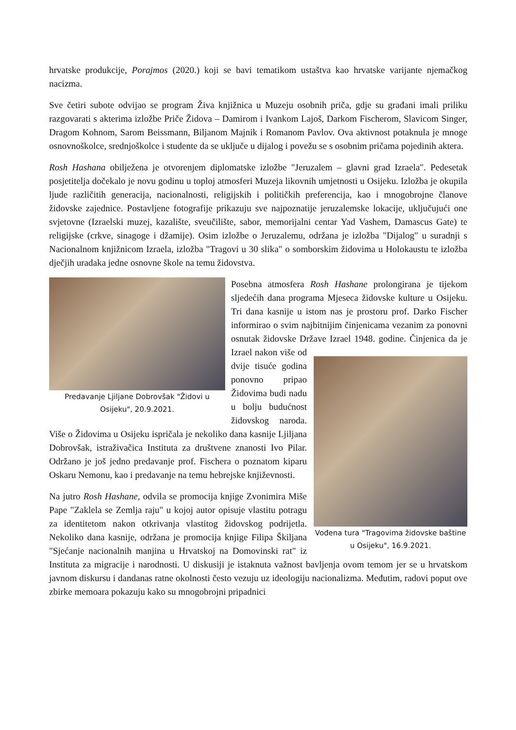hrvatske produkcije, Porajmos (2020.) koji se bavi tematikom ustaštva kao hrvatske varijante njemačkog nacizma.
Sve četiri subote odvijao se program Živa knjižnica u Muzeju osobnih priča, gdje su građani imali priliku razgovarati s akterima izložbe Priče Židova – Damirom i Ivankom Lajoš, Darkom Fischerom, Slavicom Singer, Dragom Kohnom, Sarom Beissmann, Biljanom Majnik i Romanom Pavlov. Ova aktivnost potaknula je mnoge osnovnoškolce, srednjoškolce i studente da se uključe u dijalog i povežu se s osobnim pričama pojedinih aktera.
Rosh Hashana obilježena je otvorenjem diplomatske izložbe "Jeruzalem – glavni grad Izraela". Pedesetak posjetitelja dočekalo je novu godinu u toploj atmosferi Muzeja likovnih umjetnosti u Osijeku. Izložba je okupila ljude različitih generacija, nacionalnosti, religijskih i političkih preferencija, kao i mnogobrojne članove židovske zajednice. Postavljene fotografije prikazuju sve najpoznatije jeruzalemske lokacije, uključujući one svjetovne (Izraelski muzej, kazalište, sveučilište, sabor, memorijalni centar Yad Vashem, Damascus Gate) te religijske (crkve, sinagoge i džamije). Osim izložbe o Jeruzalemu, održana je izložba "Dijalog" u suradnji s Nacionalnom knjižnicom Izraela, izložba "Tragovi u 30 slika" o somborskim židovima u Holokaustu te izložba dječjih uradaka jedne osnovne škole na temu židovstva.
Predavanje Ljiljane Dobrovšak "Židovi u Osijeku", 20.9.2021.
Posebna atmosfera Rosh Hashane prolongirana je tijekom sljedećih dana programa Mjeseca židovske kulture u Osijeku. Tri dana kasnije u istom nas je prostoru prof. Darko Fischer informirao o svim najbitnijim činjenicama vezanim za ponovni osnutak židovske Države Izrael 1948. godine.
Vođena tura "Tragovima židovske baštine u Osijeku", 16.9.2021.
Činjenica da je Izrael nakon više od dvije tisuće godina ponovno pripao Židovima budi nadu u bolju budućnost židovskog naroda. Više o Židovima u Osijeku ispričala je nekoliko dana kasnije Ljiljana Dobrovšak, istraživačica Instituta za društvene znanosti Ivo Pilar. Održano je još jedno predavanje prof. Fischera o poznatom kiparu Oskaru Nemonu, kao i predavanje na temu hebrejske književnosti.
Na jutro Rosh Hashane, odvila se promocija knjige Zvonimira Miše Pape "Zaklela se Zemlja raju" u kojoj autor opisuje vlastitu potragu za identitetom nakon otkrivanja vlastitog židovskog podrijetla. Nekoliko dana kasnije, održana je promocija knjige Filipa Škiljana "Sjećanje nacionalnih manjina u Hrvatskoj na Domovinski rat" iz Instituta za migracije i narodnosti. U diskusiji je istaknuta važnost bavljenja ovom temom jer se u hrvatskom javnom diskursu i dandanas ratne okolnosti često vezuju uz ideologiju nacionalizma. Međutim, radovi poput ove zbirke memoara pokazuju kako su mnogobrojni pripadnici